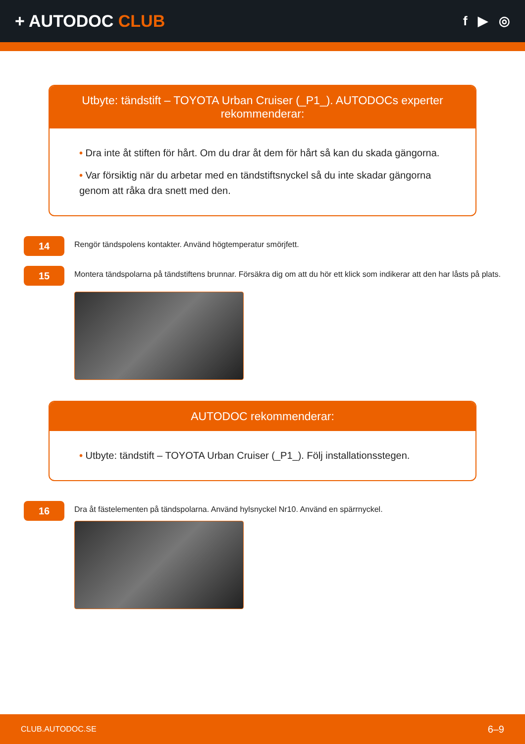+ AUTODOC CLUB
f ▶ ◎
Utbyte: tändstift – TOYOTA Urban Cruiser (_P1_). AUTODOCs experter rekommenderar:
• Dra inte åt stiften för hårt. Om du drar åt dem för hårt så kan du skada gängorna.
• Var försiktig när du arbetar med en tändstiftsnyckel så du inte skadar gängorna genom att råka dra snett med den.
14
Rengör tändspolens kontakter. Använd högtemperatur smörjfett.
15
Montera tändspolarna på tändstiftens brunnar. Försäkra dig om att du hör ett klick som indikerar att den har låsts på plats.
AUTODOC rekommenderar:
• Utbyte: tändstift – TOYOTA Urban Cruiser (_P1_). Följ installationsstegen.
16
Dra åt fästelementen på tändspolarna. Använd hylsnyckel Nr10. Använd en spärrnyckel.
CLUB.AUTODOC.SE 6–9